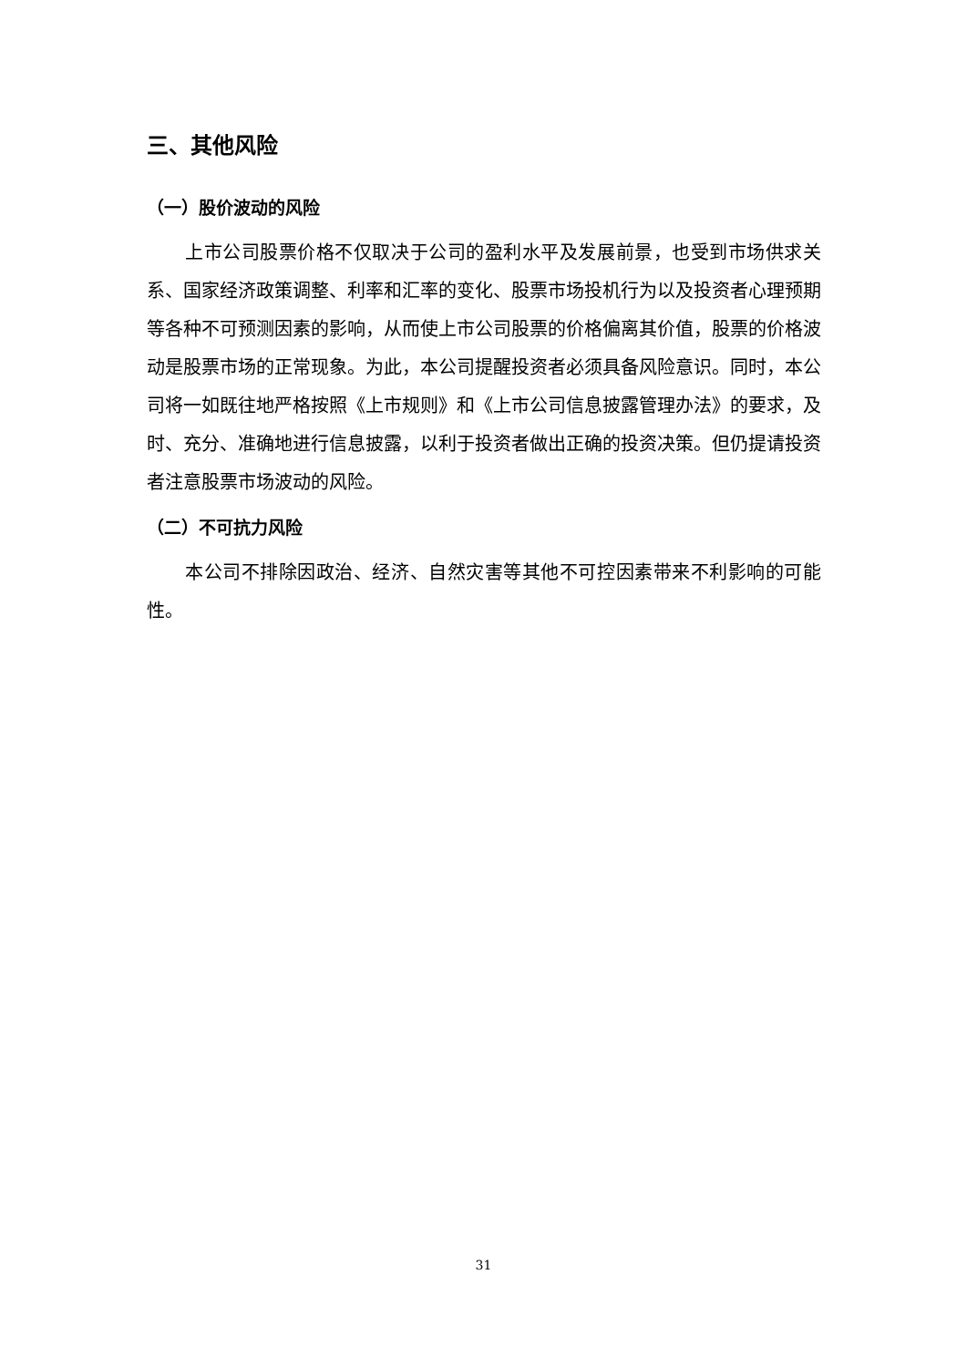三、其他风险
（一）股价波动的风险
上市公司股票价格不仅取决于公司的盈利水平及发展前景，也受到市场供求关系、国家经济政策调整、利率和汇率的变化、股票市场投机行为以及投资者心理预期等各种不可预测因素的影响，从而使上市公司股票的价格偏离其价值，股票的价格波动是股票市场的正常现象。为此，本公司提醒投资者必须具备风险意识。同时，本公司将一如既往地严格按照《上市规则》和《上市公司信息披露管理办法》的要求，及时、充分、准确地进行信息披露，以利于投资者做出正确的投资决策。但仍提请投资者注意股票市场波动的风险。
（二）不可抗力风险
本公司不排除因政治、经济、自然灾害等其他不可控因素带来不利影响的可能性。
31